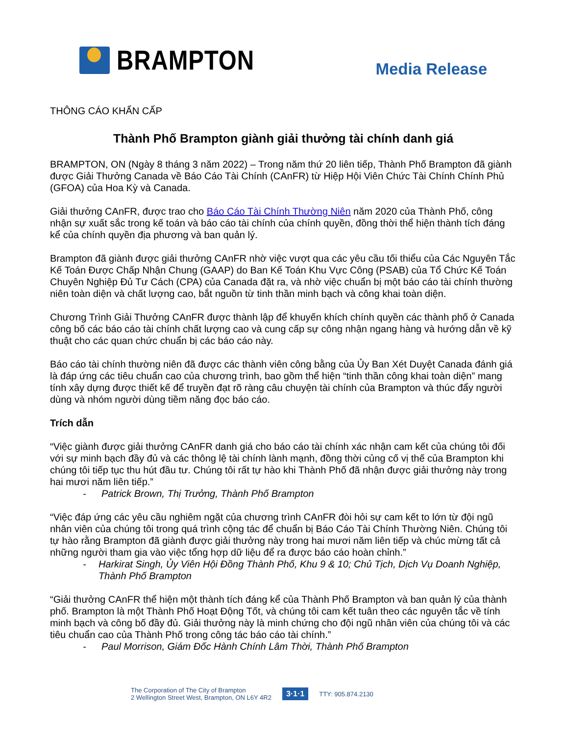BRAMPTON
Media Release
THÔNG CÁO KHẨN CẤP
Thành Phố Brampton giành giải thưởng tài chính danh giá
BRAMPTON, ON (Ngày 8 tháng 3 năm 2022) – Trong năm thứ 20 liên tiếp, Thành Phố Brampton đã giành được Giải Thưởng Canada về Báo Cáo Tài Chính (CAnFR) từ Hiệp Hội Viên Chức Tài Chính Chính Phủ (GFOA) của Hoa Kỳ và Canada.
Giải thưởng CAnFR, được trao cho Báo Cáo Tài Chính Thường Niên năm 2020 của Thành Phố, công nhận sự xuất sắc trong kế toán và báo cáo tài chính của chính quyền, đồng thời thể hiện thành tích đáng kể của chính quyền địa phương và ban quản lý.
Brampton đã giành được giải thưởng CAnFR nhờ việc vượt qua các yêu cầu tối thiểu của Các Nguyên Tắc Kế Toán Được Chấp Nhận Chung (GAAP) do Ban Kế Toán Khu Vực Công (PSAB) của Tổ Chức Kế Toán Chuyên Nghiệp Đủ Tư Cách (CPA) của Canada đặt ra, và nhờ việc chuẩn bị một báo cáo tài chính thường niên toàn diện và chất lượng cao, bắt nguồn từ tinh thần minh bạch và công khai toàn diện.
Chương Trình Giải Thưởng CAnFR được thành lập để khuyến khích chính quyền các thành phố ở Canada công bố các báo cáo tài chính chất lượng cao và cung cấp sự công nhận ngang hàng và hướng dẫn về kỹ thuật cho các quan chức chuẩn bị các báo cáo này.
Báo cáo tài chính thường niên đã được các thành viên công bằng của Ủy Ban Xét Duyệt Canada đánh giá là đáp ứng các tiêu chuẩn cao của chương trình, bao gồm thể hiện “tinh thần công khai toàn diện” mang tính xây dựng được thiết kế để truyền đạt rõ ràng câu chuyện tài chính của Brampton và thúc đẩy người dùng và nhóm người dùng tiềm năng đọc báo cáo.
Trích dẫn
“Việc giành được giải thưởng CAnFR danh giá cho báo cáo tài chính xác nhận cam kết của chúng tôi đối với sự minh bạch đầy đủ và các thông lệ tài chính lành mạnh, đồng thời củng cố vị thế của Brampton khi chúng tôi tiếp tục thu hút đầu tư. Chúng tôi rất tự hào khi Thành Phố đã nhận được giải thưởng này trong hai mươi năm liên tiếp.”
- Patrick Brown, Thị Trưởng, Thành Phố Brampton
“Việc đáp ứng các yêu cầu nghiêm ngặt của chương trình CAnFR đòi hỏi sự cam kết to lớn từ đội ngũ nhân viên của chúng tôi trong quá trình cộng tác để chuẩn bị Báo Cáo Tài Chính Thường Niên. Chúng tôi tự hào rằng Brampton đã giành được giải thưởng này trong hai mươi năm liên tiếp và chúc mừng tất cả những người tham gia vào việc tổng hợp dữ liệu để ra được báo cáo hoàn chỉnh.”
- Harkirat Singh, Ủy Viên Hội Đồng Thành Phố, Khu 9 & 10; Chủ Tịch, Dịch Vụ Doanh Nghiệp, Thành Phố Brampton
“Giải thưởng CAnFR thể hiện một thành tích đáng kể của Thành Phố Brampton và ban quản lý của thành phố. Brampton là một Thành Phố Hoạt Động Tốt, và chúng tôi cam kết tuân theo các nguyên tắc về tính minh bạch và công bố đầy đủ. Giải thưởng này là minh chứng cho đội ngũ nhân viên của chúng tôi và các tiêu chuẩn cao của Thành Phố trong công tác báo cáo tài chính.”
- Paul Morrison, Giám Đốc Hành Chính Lâm Thời, Thành Phố Brampton
The Corporation of The City of Brampton
2 Wellington Street West, Brampton, ON L6Y 4R2
3·1·1
TTY: 905.874.2130